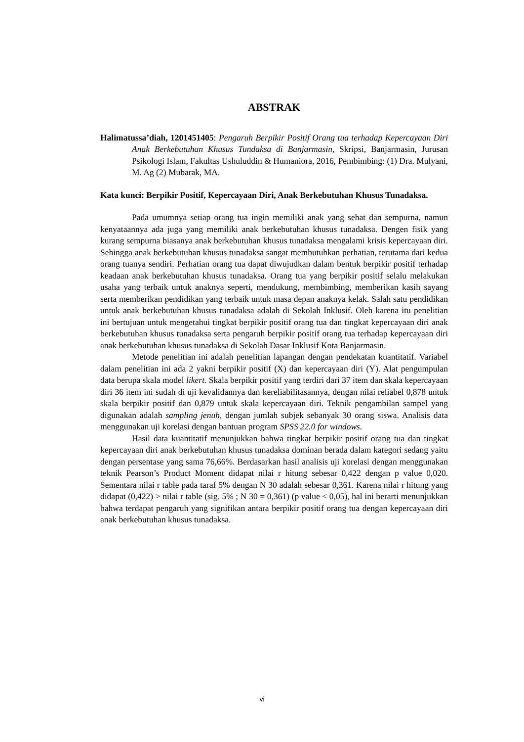ABSTRAK
Halimatussa’diah, 1201451405: Pengaruh Berpikir Positif Orang tua terhadap Kepercayaan Diri Anak Berkebutuhan Khusus Tundaksa di Banjarmasin, Skripsi, Banjarmasin, Jurusan Psikologi Islam, Fakultas Ushuluddin & Humaniora, 2016, Pembimbing: (1) Dra. Mulyani, M. Ag (2) Mubarak, MA.
Kata kunci: Berpikir Positif, Kepercayaan Diri, Anak Berkebutuhan Khusus Tunadaksa.
Pada umumnya setiap orang tua ingin memiliki anak yang sehat dan sempurna, namun kenyataannya ada juga yang memiliki anak berkebutuhan khusus tunadaksa. Dengen fisik yang kurang sempurna biasanya anak berkebutuhan khusus tunadaksa mengalami krisis kepercayaan diri. Sehingga anak berkebutuhan khusus tunadaksa sangat membutuhkan perhatian, terutama dari kedua orang tuanya sendiri. Perhatian orang tua dapat diwujudkan dalam bentuk berpikir positif terhadap keadaan anak berkebutuhan khusus tunadaksa. Orang tua yang berpikir positif selalu melakukan usaha yang terbaik untuk anaknya seperti, mendukung, membimbing, memberikan kasih sayang serta memberikan pendidikan yang terbaik untuk masa depan anaknya kelak. Salah satu pendidikan untuk anak berkebutuhan khusus tunadaksa adalah di Sekolah Inklusif. Oleh karena itu penelitian ini bertujuan untuk mengetahui tingkat berpikir positif orang tua dan tingkat kepercayaan diri anak berkebutuhan khusus tunadaksa serta pengaruh berpikir positif orang tua terhadap kepercayaan diri anak berkebutuhan khusus tunadaksa di Sekolah Dasar Inklusif Kota Banjarmasin.
Metode penelitian ini adalah penelitian lapangan dengan pendekatan kuantitatif. Variabel dalam penelitian ini ada 2 yakni berpikir positif (X) dan kepercayaan diri (Y). Alat pengumpulan data berupa skala model likert. Skala berpikir positif yang terdiri dari 37 item dan skala kepercayaan diri 36 item ini sudah di uji kevalidannya dan kereliabilitasannya, dengan nilai reliabel 0,878 untuk skala berpikir positif dan 0,879 untuk skala kepercayaan diri. Teknik pengambilan sampel yang digunakan adalah sampling jenuh, dengan jumlah subjek sebanyak 30 orang siswa. Analisis data menggunakan uji korelasi dengan bantuan program SPSS 22.0 for windows.
Hasil data kuantitatif menunjukkan bahwa tingkat berpikir positif orang tua dan tingkat kepercayaan diri anak berkebutuhan khusus tunadaksa dominan berada dalam kategori sedang yaitu dengan persentase yang sama 76,66%. Berdasarkan hasil analisis uji korelasi dengan menggunakan teknik Pearson’s Product Moment didapat nilai r hitung sebesar 0,422 dengan p value 0,020. Sementara nilai r table pada taraf 5% dengan N 30 adalah sebesar 0,361. Karena nilai r hitung yang didapat (0,422) > nilai r table (sig. 5% ; N 30 = 0,361) (p value < 0,05), hal ini berarti menunjukkan bahwa terdapat pengaruh yang signifikan antara berpikir positif orang tua dengan kepercayaan diri anak berkebutuhan khusus tunadaksa.
vi